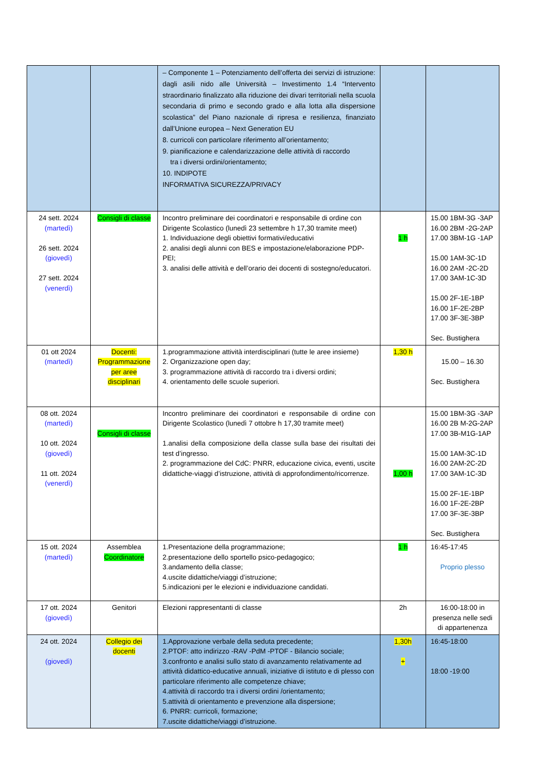| | | – Componente 1 – Potenziamento dell’offerta dei servizi di istruzione: dagli asili nido alle Università – Investimento 1.4 “Intervento straordinario finalizzato alla riduzione dei divari territoriali nella scuola secondaria di primo e secondo grado e alla lotta alla dispersione scolastica” del Piano nazionale di ripresa e resilienza, finanziato dall’Unione europea – Next Generation EU 8. curricoli con particolare riferimento all’orientamento; 9. pianificazione e calendarizzazione delle attività di raccordo tra i diversi ordini/orientamento; 10. INDIPOTE INFORMATIVA SICUREZZA/PRIVACY | | |
| 24 sett. 2024 (martedì) 26 sett. 2024 (giovedì) 27 sett. 2024 (venerdì) | Consigli di classe | Incontro preliminare dei coordinatori e responsabile di ordine con Dirigente Scolastico (lunedì 23 settembre h 17,30 tramite meet) 1. Individuazione degli obiettivi formativi/educativi 2. analisi degli alunni con BES e impostazione/elaborazione PDP-PEI; 3. analisi delle attività e dell’orario dei docenti di sostegno/educatori. | 1 h | 15.00 1BM-3G -3AP 16.00 2BM -2G-2AP 17.00 3BM-1G -1AP 15.00 1AM-3C-1D 16.00 2AM -2C-2D 17.00 3AM-1C-3D 15.00 2F-1E-1BP 16.00 1F-2E-2BP 17.00 3F-3E-3BP Sec. Bustighera |
| 01 ott 2024 (martedì) | Docenti: Programmazione per aree disciplinari | 1.programmazione attività interdisciplinari (tutte le aree insieme) 2. Organizzazione open day; 3. programmazione attività di raccordo tra i diversi ordini; 4. orientamento delle scuole superiori. | 1,30 h | 15.00 – 16.30 Sec. Bustighera |
| 08 ott. 2024 (martedì) 10 ott. 2024 (giovedì) 11 ott. 2024 (venerdì) | Consigli di classe | Incontro preliminare dei coordinatori e responsabile di ordine con Dirigente Scolastico (lunedì 7 ottobre h 17,30 tramite meet) 1.analisi della composizione della classe sulla base dei risultati dei test d’ingresso. 2. programmazione del CdC: PNRR, educazione civica, eventi, uscite didattiche-viaggi d’istruzione, attività di approfondimento/ricorrenze. | 1,00 h | 15.00 1BM-3G -3AP 16.00 2B M-2G-2AP 17.00 3B-M1G-1AP 15.00 1AM-3C-1D 16.00 2AM-2C-2D 17.00 3AM-1C-3D 15.00 2F-1E-1BP 16.00 1F-2E-2BP 17.00 3F-3E-3BP Sec. Bustighera |
| 15 ott. 2024 (martedì) | Assemblea Coordinatore | 1.Presentazione della programmazione; 2.presentazione dello sportello psico-pedagogico; 3.andamento della classe; 4.uscite didattiche/viaggi d’istruzione; 5.indicazioni per le elezioni e individuazione candidati. | 1 h | 16:45-17:45 Proprio plesso |
| 17 ott. 2024 (giovedì) | Genitori | Elezioni rappresentanti di classe | 2h | 16:00-18:00 in presenza nelle sedi di appartenenza |
| 24 ott. 2024 (giovedì) | Collegio dei docenti | 1.Approvazione verbale della seduta precedente; 2.PTOF: atto indirizzo -RAV -PdM -PTOF - Bilancio sociale; 3.confronto e analisi sullo stato di avanzamento relativamente ad attività didattico-educative annuali, iniziative di istituto e di plesso con particolare riferimento alle competenze chiave; 4.attività di raccordo tra i diversi ordini /orientamento; 5.attività di orientamento e prevenzione alla dispersione; 6. PNRR: curricoli, formazione; 7.uscite didattiche/viaggi d’istruzione. | 1,30h + | 16:45-18:00 18:00 -19:00 |